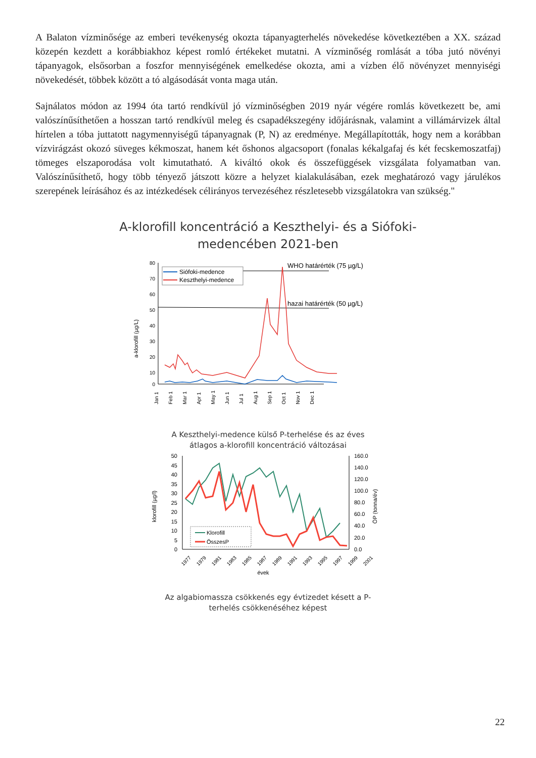A Balaton vízminősége az emberi tevékenység okozta tápanyagterhelés növekedése következtében a XX. század közepén kezdett a korábbiakhoz képest romló értékeket mutatni. A vízminőség romlását a tóba jutó növényi tápanyagok, elsősorban a foszfor mennyiségének emelkedése okozta, ami a vízben élő növényzet mennyiségi növekedését, többek között a tó algásodását vonta maga után.
Sajnálatos módon az 1994 óta tartó rendkívül jó vízminőségben 2019 nyár végére romlás következett be, ami valószínűsíthetően a hosszan tartó rendkívül meleg és csapadékszegény időjárásnak, valamint a villámárvizek által hírtelen a tóba juttatott nagymennyiségű tápanyagnak (P, N) az eredménye. Megállapították, hogy nem a korábban vízvirágzást okozó süveges kékmoszat, hanem két őshonos algacsoport (fonalas kékalgafaj és két fecskemoszatfaj) tömeges elszaporodása volt kimutatható. A kiváltó okok és összefüggések vizsgálata folyamatban van. Valószínűsíthető, hogy több tényező játszott közre a helyzet kialakulásában, ezek meghatározó vagy járulékos szerepének leírásához és az intézkedések célirányos tervezéséhez részletesebb vizsgálatokra van szükség."
A-klorofill koncentráció a Keszthelyi- és a Siófoki-
medencében 2021-ben
a-klorofill (µg/L)
80
70
60
50
40
30
20
10
0
WHO határérték (75 µg/L)
hazai határérték (50 µg/L)
Siófoki-medence
Keszthelyi-medence
Jan 1
Feb 1
Mar 1
Apr 1
May 1
Jun 1
Jul 1
Aug 1
Sep 1
Oct 1
Nov 1
Dec 1
A Keszthelyi-medence külső P-terhelése és az éves
átlagos a-klorofill koncentráció változásai
klorofill (µg/l)
ÖP (tonna/év)
50
45
40
35
30
25
20
15
10
5
0
160.0
140.0
120.0
100.0
80.0
60.0
40.0
20.0
0.0
Klorofill
ÖsszesP
1977
1979
1981
1983
1985
1987
1989
1991
1993
1995
1997
1999
2001
évek
Az algabiomassza csökkenés egy évtizedet késett a P-
terhelés csökkenéséhez képest
22